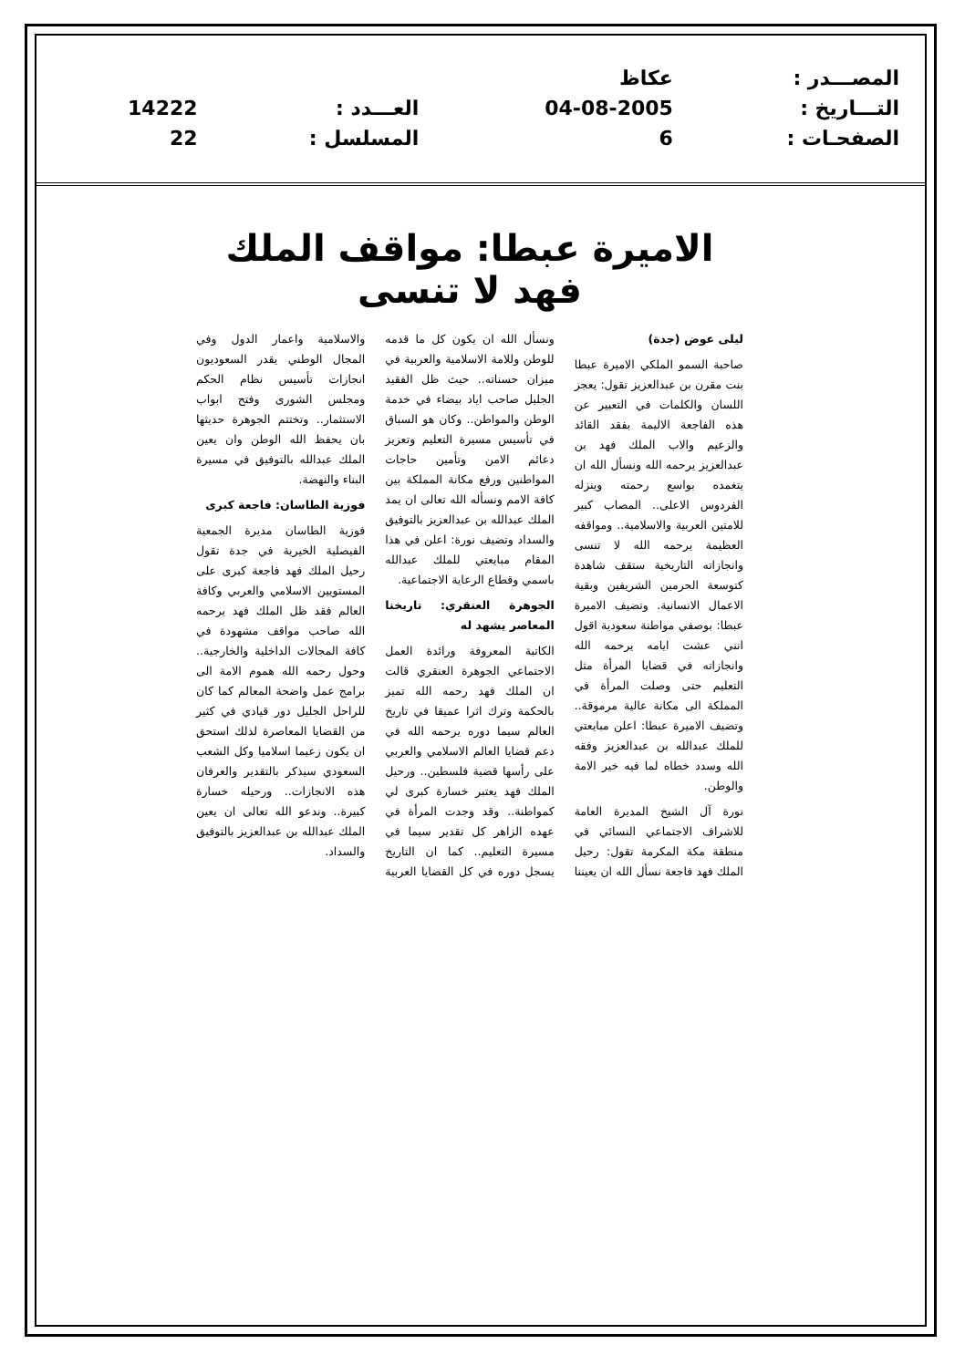| المصـــدر : | عكاظ | | |
| التـــاريخ : | 04-08-2005 | العـــدد : | 14222 |
| الصفحـات : | 6 | المسلسل : | 22 |
الاميرة عبطا: مواقف الملك فهد لا تنسى
ليلى عوض (جدة)
صاحبة السمو الملكي الاميرة عبطا بنت مقرن بن عبدالعزيز تقول: يعجز اللسان والكلمات في التعبير عن هذه الفاجعة الاليمة بفقد القائد والزعيم والاب الملك فهد بن عبدالعزيز يرحمه الله ونسأل الله ان يتغمده بواسع رحمته وينزله الفردوس الاعلى.. المصاب كبير للامتين العربية والاسلامية.. ومواقفه العظيمة يرحمه الله لا تنسى وانجازاته التاريخية ستقف شاهدة كتوسعة الحرمين الشريفين وبقية الاعمال الانسانية. وتضيف الاميرة عبطا: بوصفي مواطنة سعودية اقول انني عشت ايامه يرحمه الله وانجازاته في قضايا المرأة مثل التعليم حتى وصلت المرأة في المملكة الى مكانة عالية مرموقة.. وتضيف الاميرة عبطا: اعلن مبايعتي للملك عبدالله بن عبدالعزيز وفقه الله وسدد خطاه لما فيه خير الامة والوطن.
نورة آل الشيخ المديرة العامة للاشراف الاجتماعي النسائي في منطقة مكة المكرمة تقول: رحيل الملك فهد فاجعة نسأل الله ان يعيننا ونسأل الله ان يكون كل ما قدمه للوطن وللامة الاسلامية والعربية في ميزان حسناته.. حيث ظل الفقيد الجليل صاحب اياد بيضاء في خدمة الوطن والمواطن.. وكان هو السباق في تأسيس مسيرة التعليم وتعزيز دعائم الامن وتأمين حاجات المواطنين ورفع مكانة المملكة بين كافة الامم ونسأله الله تعالى ان يمد الملك عبدالله بن عبدالعزيز بالتوفيق والسداد وتضيف نورة: اعلن في هذا المقام مبايعتي للملك عبدالله باسمي وقطاع الرعاية الاجتماعية.
الجوهرة العنقري: تاريخنا المعاصر يشهد له
الكاتبة المعروفة ورائدة العمل الاجتماعي الجوهرة العنقري قالت ان الملك فهد رحمه الله تميز بالحكمة وترك اثرا عميقا في تاريخ العالم سيما دوره يرحمه الله في دعم قضايا العالم الاسلامي والعربي على رأسها قضية فلسطين.. ورحيل الملك فهد يعتبر خسارة كبرى لي كمواطنة.. وقد وجدت المرأة في عهده الزاهر كل تقدير سيما في مسيرة التعليم.. كما ان التاريخ يسجل دوره في كل القضايا العربية والاسلامية واعمار الدول وفي المجال الوطني يقدر السعوديون انجازات تأسيس نظام الحكم ومجلس الشورى وفتح ابواب الاستثمار.. وتختتم الجوهرة حديثها بان يحفظ الله الوطن وان يعين الملك عبدالله بالتوفيق في مسيرة البناء والنهضة.
فوزية الطاسان: فاجعة كبرى
فوزية الطاسان مديرة الجمعية الفيصلية الخيرية في جدة تقول رحيل الملك فهد فاجعة كبرى على المستويين الاسلامي والعربي وكافة العالم فقد ظل الملك فهد يرحمه الله صاحب مواقف مشهودة في كافة المجالات الداخلية والخارجية.. وحول رحمه الله هموم الامة الى برامج عمل واضحة المعالم كما كان للراحل الجليل دور قيادي في كثير من القضايا المعاصرة لذلك استحق ان يكون زعيما اسلاميا وكل الشعب السعودي سيذكر بالتقدير والعرفان هذه الانجازات.. ورحيله خسارة كبيرة.. وندعو الله تعالى ان يعين الملك عبدالله بن عبدالعزيز بالتوفيق والسداد.